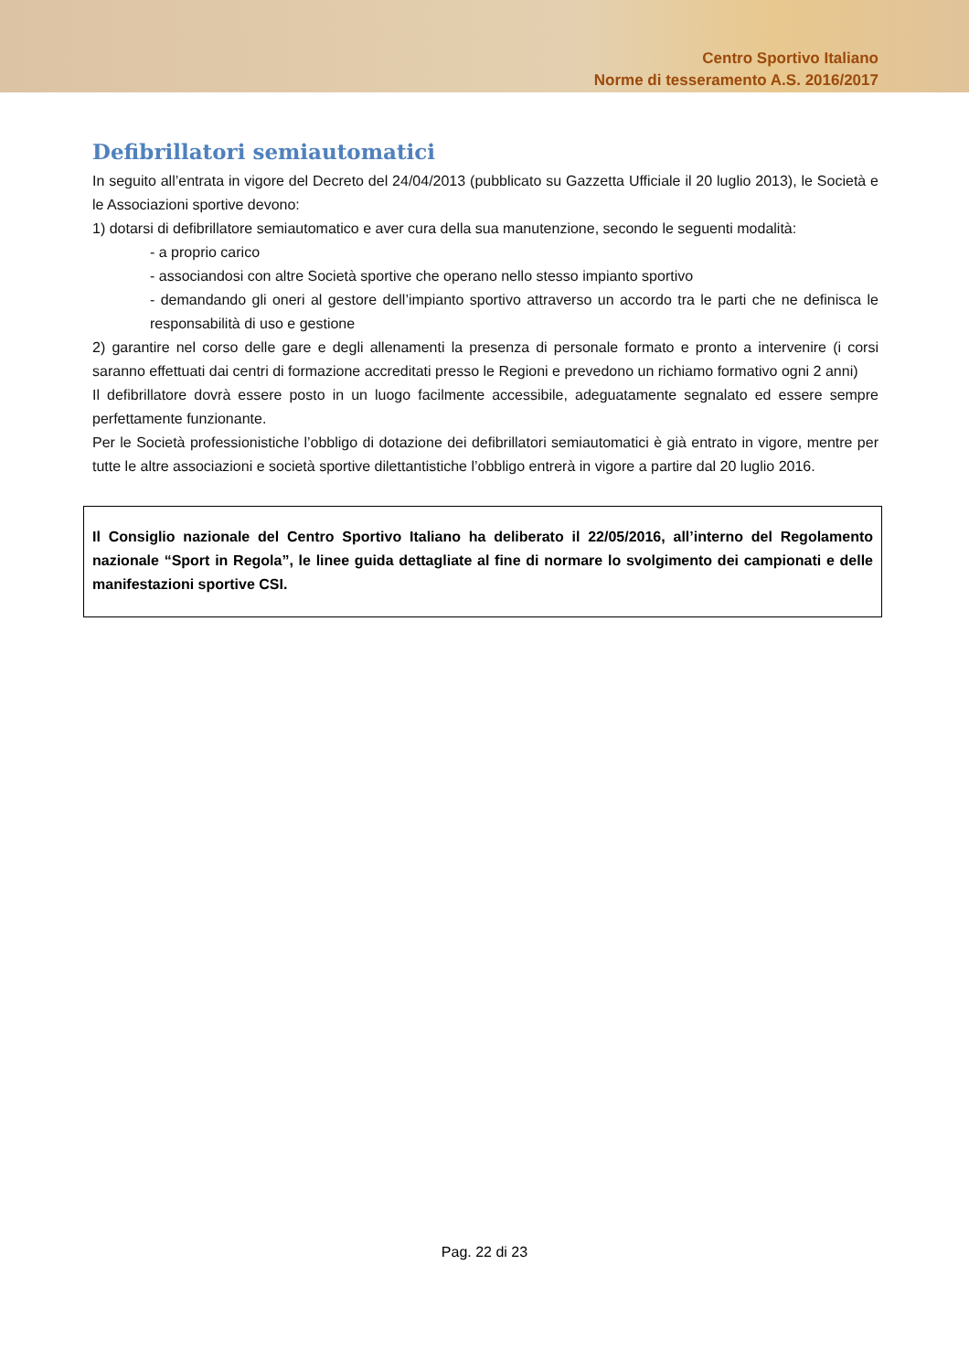Centro Sportivo Italiano
Norme di tesseramento A.S. 2016/2017
Defibrillatori semiautomatici
In seguito all’entrata in vigore del Decreto del 24/04/2013 (pubblicato su Gazzetta Ufficiale il 20 luglio 2013), le Società e le Associazioni sportive devono:
1) dotarsi di defibrillatore semiautomatico e aver cura della sua manutenzione, secondo le seguenti modalità:
- a proprio carico
- associandosi con altre Società sportive che operano nello stesso impianto sportivo
- demandando gli oneri al gestore dell’impianto sportivo attraverso un accordo tra le parti che ne definisca le responsabilità di uso e gestione
2) garantire nel corso delle gare e degli allenamenti la presenza di personale formato e pronto a intervenire (i corsi saranno effettuati dai centri di formazione accreditati presso le Regioni e prevedono un richiamo formativo ogni 2 anni)
Il defibrillatore dovrà essere posto in un luogo facilmente accessibile, adeguatamente segnalato ed essere sempre perfettamente funzionante.
Per le Società professionistiche l’obbligo di dotazione dei defibrillatori semiautomatici è già entrato in vigore, mentre per tutte le altre associazioni e società sportive dilettantistiche l’obbligo entrerà in vigore a partire dal 20 luglio 2016.
Il Consiglio nazionale del Centro Sportivo Italiano ha deliberato il 22/05/2016, all’interno del Regolamento nazionale “Sport in Regola”, le linee guida dettagliate al fine di normare lo svolgimento dei campionati e delle manifestazioni sportive CSI.
Pag. 22 di 23